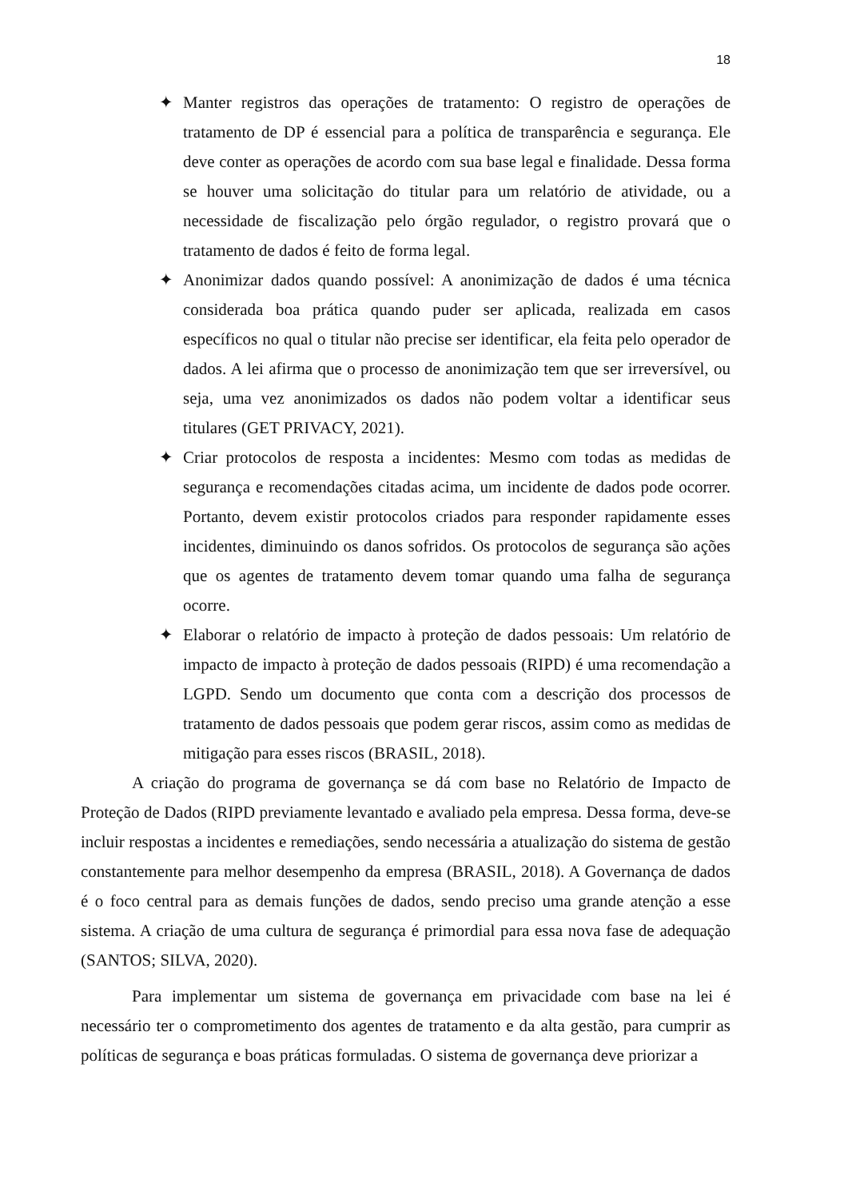18
✦ Manter registros das operações de tratamento: O registro de operações de tratamento de DP é essencial para a política de transparência e segurança. Ele deve conter as operações de acordo com sua base legal e finalidade. Dessa forma se houver uma solicitação do titular para um relatório de atividade, ou a necessidade de fiscalização pelo órgão regulador, o registro provará que o tratamento de dados é feito de forma legal.
✦ Anonimizar dados quando possível: A anonimização de dados é uma técnica considerada boa prática quando puder ser aplicada, realizada em casos específicos no qual o titular não precise ser identificar, ela feita pelo operador de dados. A lei afirma que o processo de anonimização tem que ser irreversível, ou seja, uma vez anonimizados os dados não podem voltar a identificar seus titulares (GET PRIVACY, 2021).
✦ Criar protocolos de resposta a incidentes: Mesmo com todas as medidas de segurança e recomendações citadas acima, um incidente de dados pode ocorrer. Portanto, devem existir protocolos criados para responder rapidamente esses incidentes, diminuindo os danos sofridos. Os protocolos de segurança são ações que os agentes de tratamento devem tomar quando uma falha de segurança ocorre.
✦ Elaborar o relatório de impacto à proteção de dados pessoais: Um relatório de impacto de impacto à proteção de dados pessoais (RIPD) é uma recomendação a LGPD. Sendo um documento que conta com a descrição dos processos de tratamento de dados pessoais que podem gerar riscos, assim como as medidas de mitigação para esses riscos (BRASIL, 2018).
A criação do programa de governança se dá com base no Relatório de Impacto de Proteção de Dados (RIPD previamente levantado e avaliado pela empresa. Dessa forma, deve-se incluir respostas a incidentes e remediações, sendo necessária a atualização do sistema de gestão constantemente para melhor desempenho da empresa (BRASIL, 2018). A Governança de dados é o foco central para as demais funções de dados, sendo preciso uma grande atenção a esse sistema. A criação de uma cultura de segurança é primordial para essa nova fase de adequação (SANTOS; SILVA, 2020).
Para implementar um sistema de governança em privacidade com base na lei é necessário ter o comprometimento dos agentes de tratamento e da alta gestão, para cumprir as políticas de segurança e boas práticas formuladas. O sistema de governança deve priorizar a